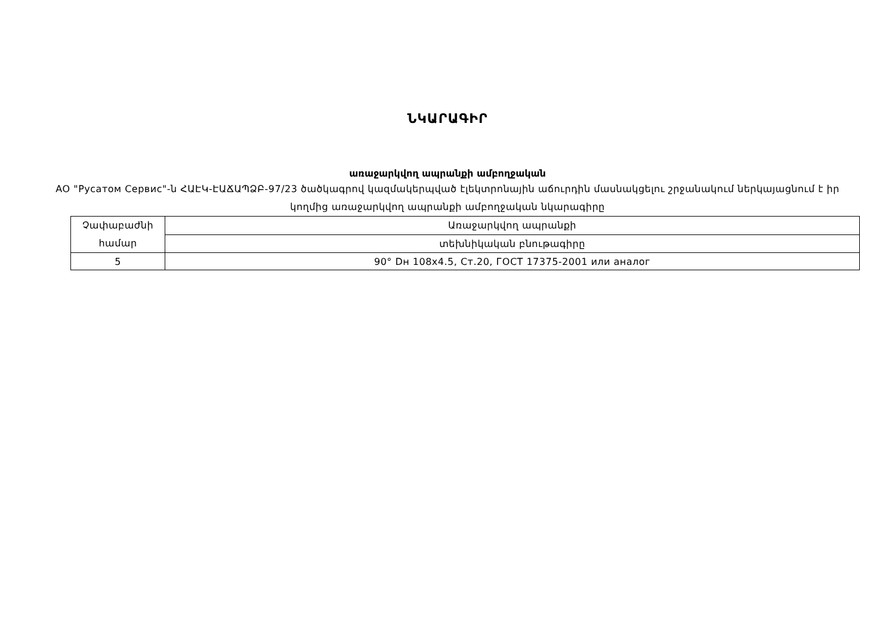ՆԿԱՐԱԳԻՐ
առաջարկվող ապրանքի ամբողջական
АО "Русатом Сервис"-ն ՀԱԷԿ-ԷԱՃԱՊՁԲ-97/23 ծածկագրով կազմակերպված էլեկտրոնային աճուրդին մասնակցելու շրջանակում ներկայացնում է իր կողմից առաջարկվող ապրանքի ամբողջական նկարագիրը
| Չափաբաժնի համար | Առաջարկվող ապրանքի |
| | տեխնիկական բնութագիրը |
| 5 | 90° Dн 108x4.5, Ст.20, ГОСТ 17375-2001 или аналог |